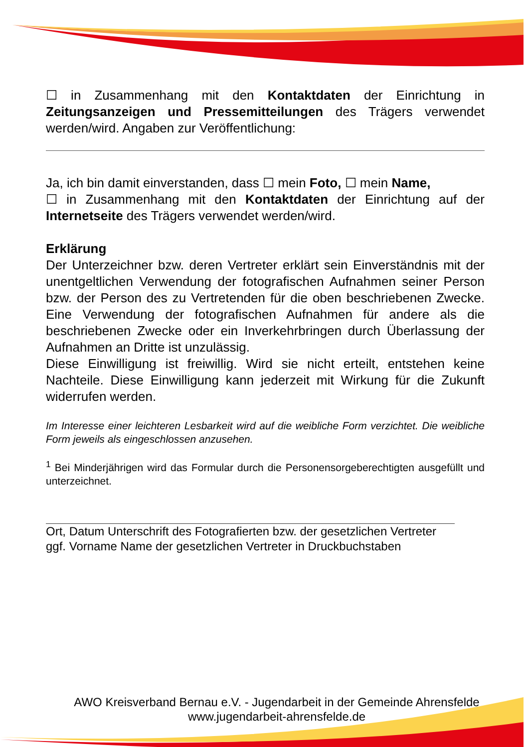☐ in Zusammenhang mit den Kontaktdaten der Einrichtung in Zeitungsanzeigen und Pressemitteilungen des Trägers verwendet werden/wird. Angaben zur Veröffentlichung:
Ja, ich bin damit einverstanden, dass ☐ mein Foto, ☐ mein Name,
☐ in Zusammenhang mit den Kontaktdaten der Einrichtung auf der Internetseite des Trägers verwendet werden/wird.
Erklärung
Der Unterzeichner bzw. deren Vertreter erklärt sein Einverständnis mit der unentgeltlichen Verwendung der fotografischen Aufnahmen seiner Person bzw. der Person des zu Vertretenden für die oben beschriebenen Zwecke. Eine Verwendung der fotografischen Aufnahmen für andere als die beschriebenen Zwecke oder ein Inverkehrbringen durch Überlassung der Aufnahmen an Dritte ist unzulässig.
Diese Einwilligung ist freiwillig. Wird sie nicht erteilt, entstehen keine Nachteile. Diese Einwilligung kann jederzeit mit Wirkung für die Zukunft widerrufen werden.
Im Interesse einer leichteren Lesbarkeit wird auf die weibliche Form verzichtet. Die weibliche Form jeweils als eingeschlossen anzusehen.
<sup>1</sup> Bei Minderjährigen wird das Formular durch die Personensorgeberechtigten ausgefüllt und unterzeichnet.
Ort, Datum Unterschrift des Fotografierten bzw. der gesetzlichen Vertreter
ggf. Vorname Name der gesetzlichen Vertreter in Druckbuchstaben
AWO Kreisverband Bernau e.V. - Jugendarbeit in der Gemeinde Ahrensfelde
www.jugendarbeit-ahrensfelde.de